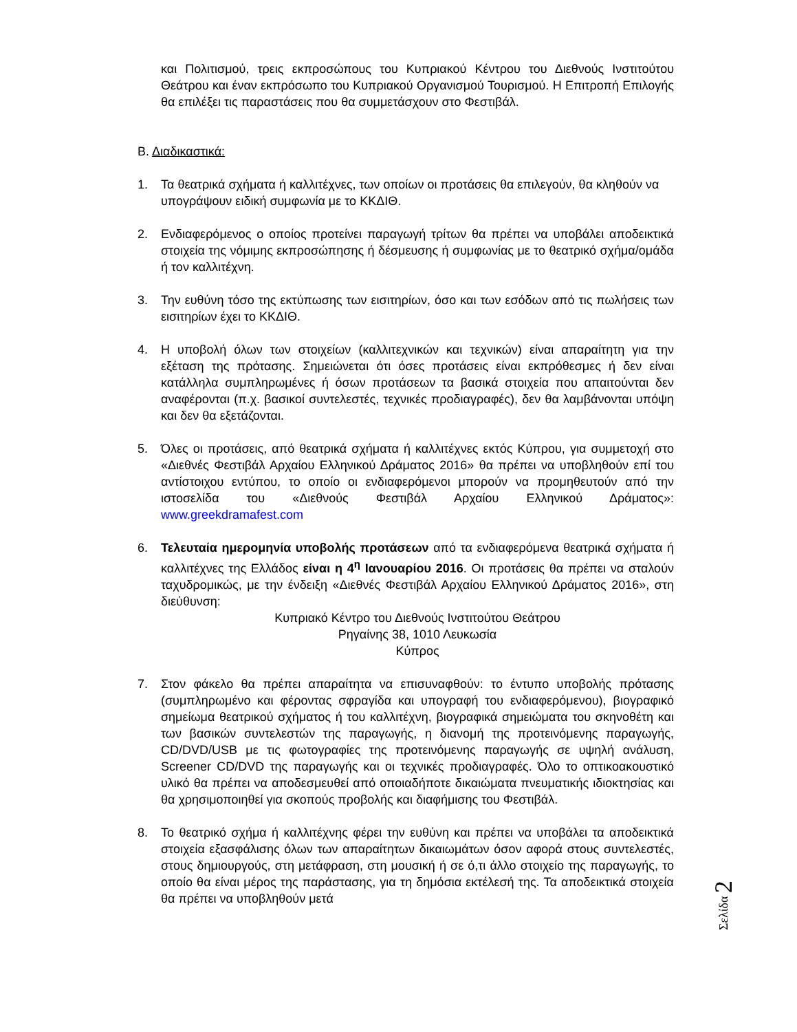και Πολιτισμού, τρεις εκπροσώπους του Κυπριακού Κέντρου του Διεθνούς Ινστιτούτου Θεάτρου και έναν εκπρόσωπο του Κυπριακού Οργανισμού Τουρισμού. Η Επιτροπή Επιλογής θα επιλέξει τις παραστάσεις που θα συμμετάσχουν στο Φεστιβάλ.
Β. Διαδικαστικά:
1. Τα θεατρικά σχήματα ή καλλιτέχνες, των οποίων οι προτάσεις θα επιλεγούν, θα κληθούν να υπογράψουν ειδική συμφωνία με το ΚΚΔΙΘ.
2. Ενδιαφερόμενος ο οποίος προτείνει παραγωγή τρίτων θα πρέπει να υποβάλει αποδεικτικά στοιχεία της νόμιμης εκπροσώπησης ή δέσμευσης ή συμφωνίας με το θεατρικό σχήμα/ομάδα ή τον καλλιτέχνη.
3. Την ευθύνη τόσο της εκτύπωσης των εισιτηρίων, όσο και των εσόδων από τις πωλήσεις των εισιτηρίων έχει το ΚΚΔΙΘ.
4. Η υποβολή όλων των στοιχείων (καλλιτεχνικών και τεχνικών) είναι απαραίτητη για την εξέταση της πρότασης. Σημειώνεται ότι όσες προτάσεις είναι εκπρόθεσμες ή δεν είναι κατάλληλα συμπληρωμένες ή όσων προτάσεων τα βασικά στοιχεία που απαιτούνται δεν αναφέρονται (π.χ. βασικοί συντελεστές, τεχνικές προδιαγραφές), δεν θα λαμβάνονται υπόψη και δεν θα εξετάζονται.
5. Όλες οι προτάσεις, από θεατρικά σχήματα ή καλλιτέχνες εκτός Κύπρου, για συμμετοχή στο «Διεθνές Φεστιβάλ Αρχαίου Ελληνικού Δράματος 2016» θα πρέπει να υποβληθούν επί του αντίστοιχου εντύπου, το οποίο οι ενδιαφερόμενοι μπορούν να προμηθευτούν από την ιστοσελίδα του «Διεθνούς Φεστιβάλ Αρχαίου Ελληνικού Δράματος»: www.greekdramafest.com
6. Τελευταία ημερομηνία υποβολής προτάσεων από τα ενδιαφερόμενα θεατρικά σχήματα ή καλλιτέχνες της Ελλάδος είναι η 4<sup>η</sup> Ιανουαρίου 2016. Οι προτάσεις θα πρέπει να σταλούν ταχυδρομικώς, με την ένδειξη «Διεθνές Φεστιβάλ Αρχαίου Ελληνικού Δράματος 2016», στη διεύθυνση:
Κυπριακό Κέντρο του Διεθνούς Ινστιτούτου Θεάτρου
Ρηγαίνης 38, 1010 Λευκωσία
Κύπρος
7. Στον φάκελο θα πρέπει απαραίτητα να επισυναφθούν: το έντυπο υποβολής πρότασης (συμπληρωμένο και φέροντας σφραγίδα και υπογραφή του ενδιαφερόμενου), βιογραφικό σημείωμα θεατρικού σχήματος ή του καλλιτέχνη, βιογραφικά σημειώματα του σκηνοθέτη και των βασικών συντελεστών της παραγωγής, η διανομή της προτεινόμενης παραγωγής, CD/DVD/USB με τις φωτογραφίες της προτεινόμενης παραγωγής σε υψηλή ανάλυση, Screener CD/DVD της παραγωγής και οι τεχνικές προδιαγραφές. Όλο το οπτικοακουστικό υλικό θα πρέπει να αποδεσμευθεί από οποιαδήποτε δικαιώματα πνευματικής ιδιοκτησίας και θα χρησιμοποιηθεί για σκοπούς προβολής και διαφήμισης του Φεστιβάλ.
8. Το θεατρικό σχήμα ή καλλιτέχνης φέρει την ευθύνη και πρέπει να υποβάλει τα αποδεικτικά στοιχεία εξασφάλισης όλων των απαραίτητων δικαιωμάτων όσον αφορά στους συντελεστές, στους δημιουργούς, στη μετάφραση, στη μουσική ή σε ό,τι άλλο στοιχείο της παραγωγής, το οποίο θα είναι μέρος της παράστασης, για τη δημόσια εκτέλεσή της. Τα αποδεικτικά στοιχεία θα πρέπει να υποβληθούν μετά
Σελίδα 2